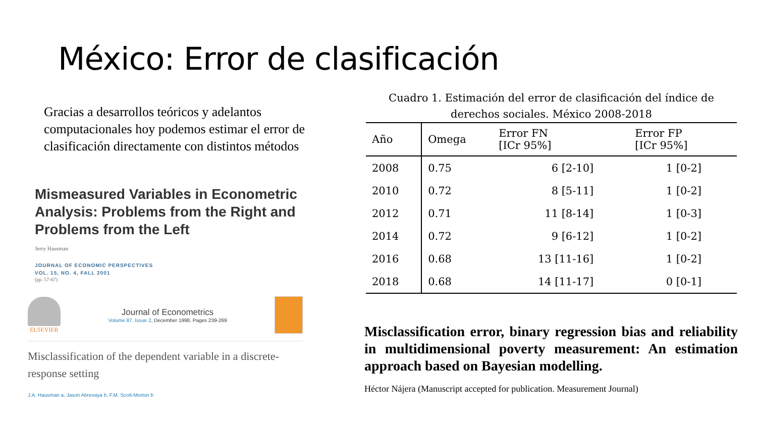México: Error de clasificación
Gracias a desarrollos teóricos y adelantos computacionales hoy podemos estimar el error de clasificación directamente con distintos métodos
Mismeasured Variables in Econometric Analysis: Problems from the Right and Problems from the Left
Jerry Hausman
JOURNAL OF ECONOMIC PERSPECTIVES
VOL. 15, NO. 4, FALL 2001
(pp. 57-67)
ELSEVIER
Journal of Econometrics
Volume 87, Issue 2, December 1998, Pages 239-269
Misclassification of the dependent variable in a discrete-response setting
J.A. Hausman a, Jason Abrevaya b, F.M. Scott-Morton b
Cuadro 1. Estimación del error de clasificación del índice de derechos sociales. México 2008-2018
| Año | Omega | Error FN [ICr 95%] | Error FP [ICr 95%] |
| --- | --- | --- | --- |
| 2008 | 0.75 | 6 [2-10] | 1 [0-2] |
| 2010 | 0.72 | 8 [5-11] | 1 [0-2] |
| 2012 | 0.71 | 11 [8-14] | 1 [0-3] |
| 2014 | 0.72 | 9 [6-12] | 1 [0-2] |
| 2016 | 0.68 | 13 [11-16] | 1 [0-2] |
| 2018 | 0.68 | 14 [11-17] | 0 [0-1] |
Misclassification error, binary regression bias and reliability in multidimensional poverty measurement: An estimation approach based on Bayesian modelling.
Héctor Nájera (Manuscript accepted for publication. Measurement Journal)